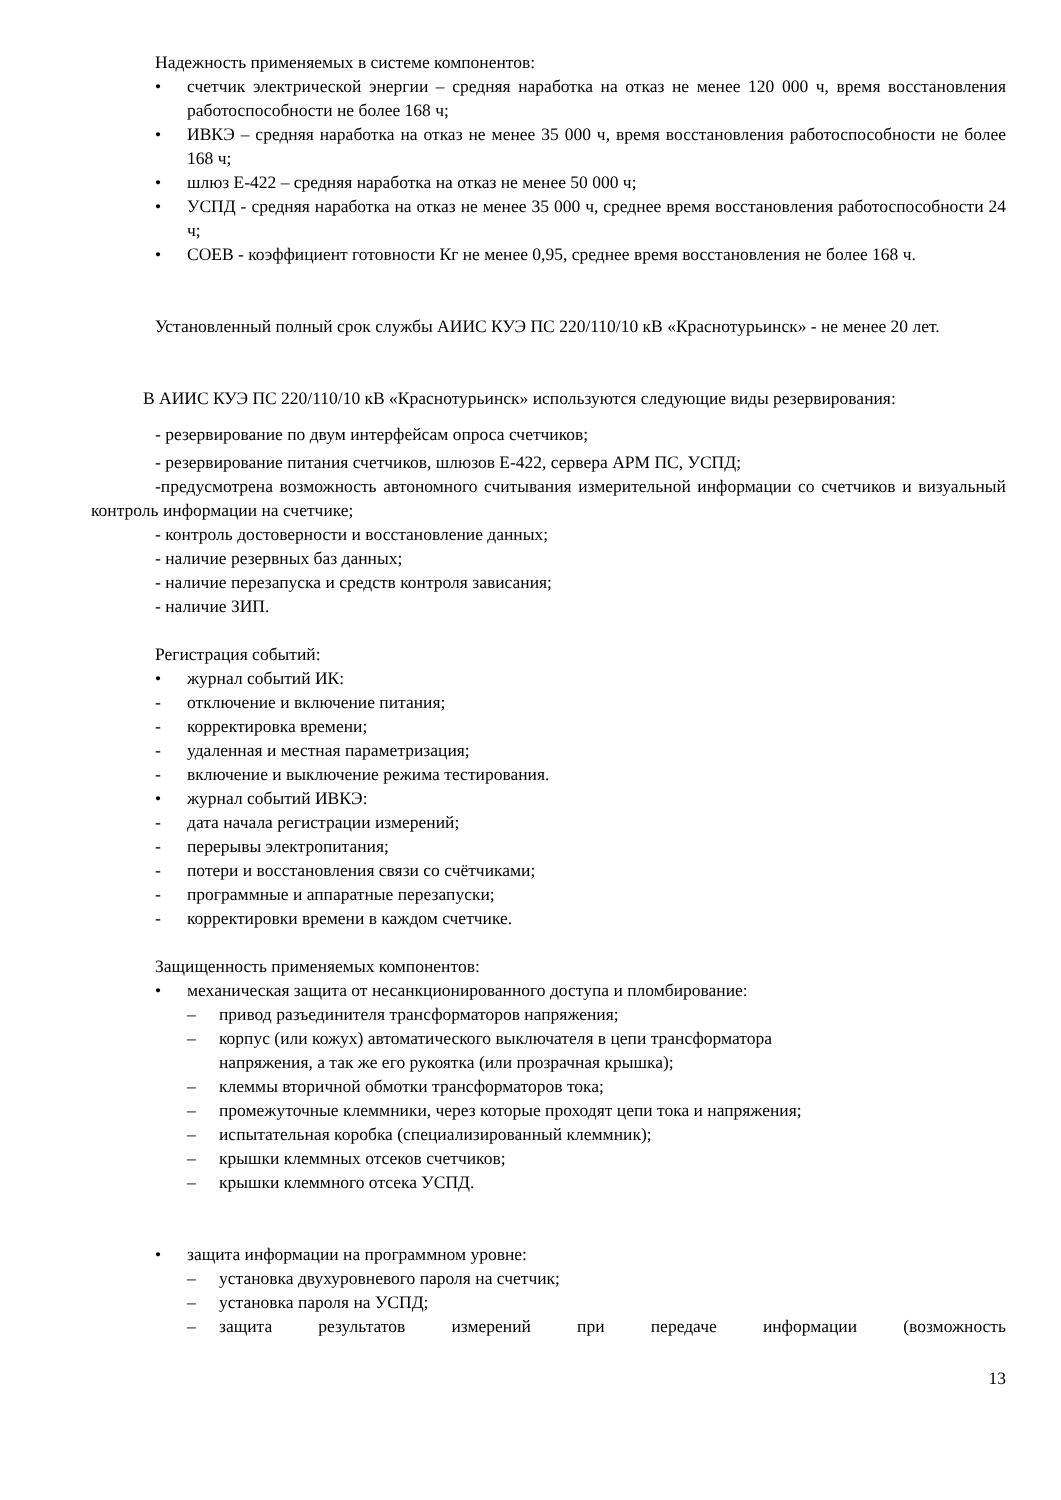Надежность применяемых в системе компонентов:
• счетчик электрической энергии – средняя наработка на отказ не менее 120 000 ч, время восстановления работоспособности не более 168 ч;
• ИВКЭ – средняя наработка на отказ не менее 35 000 ч, время восстановления работоспособности не более 168 ч;
• шлюз Е-422 – средняя наработка на отказ не менее 50 000 ч;
• УСПД - средняя наработка на отказ не менее 35 000 ч, среднее время восстановления работоспособности 24 ч;
• СОЕВ - коэффициент готовности Кг не менее 0,95, среднее время восстановления не более 168 ч.
Установленный полный срок службы АИИС КУЭ ПС 220/110/10 кВ «Краснотурьинск» - не менее 20 лет.
В АИИС КУЭ ПС 220/110/10 кВ «Краснотурьинск» используются следующие виды резервирования:
- резервирование по двум интерфейсам опроса счетчиков;
- резервирование питания счетчиков, шлюзов Е-422, сервера АРМ ПС, УСПД;
-предусмотрена возможность автономного считывания измерительной информации со счетчиков и визуальный контроль информации на счетчике;
- контроль достоверности и восстановление данных;
- наличие резервных баз данных;
- наличие перезапуска и средств контроля зависания;
- наличие ЗИП.
Регистрация событий:
• журнал событий ИК:
- отключение и включение питания;
- корректировка времени;
- удаленная и местная параметризация;
- включение и выключение режима тестирования.
• журнал событий ИВКЭ:
- дата начала регистрации измерений;
- перерывы электропитания;
- потери и восстановления связи со счётчиками;
- программные и аппаратные перезапуски;
- корректировки времени в каждом счетчике.
Защищенность применяемых компонентов:
• механическая защита от несанкционированного доступа и пломбирование:
– привод разъединителя трансформаторов напряжения;
– корпус (или кожух) автоматического выключателя в цепи трансформатора
напряжения, а так же его рукоятка (или прозрачная крышка);
– клеммы вторичной обмотки трансформаторов тока;
– промежуточные клеммники, через которые проходят цепи тока и напряжения;
– испытательная коробка (специализированный клеммник);
– крышки клеммных отсеков счетчиков;
– крышки клеммного отсека УСПД.
• защита информации на программном уровне:
– установка двухуровневого пароля на счетчик;
– установка пароля на УСПД;
– защита результатов измерений при передаче информации (возможность
13